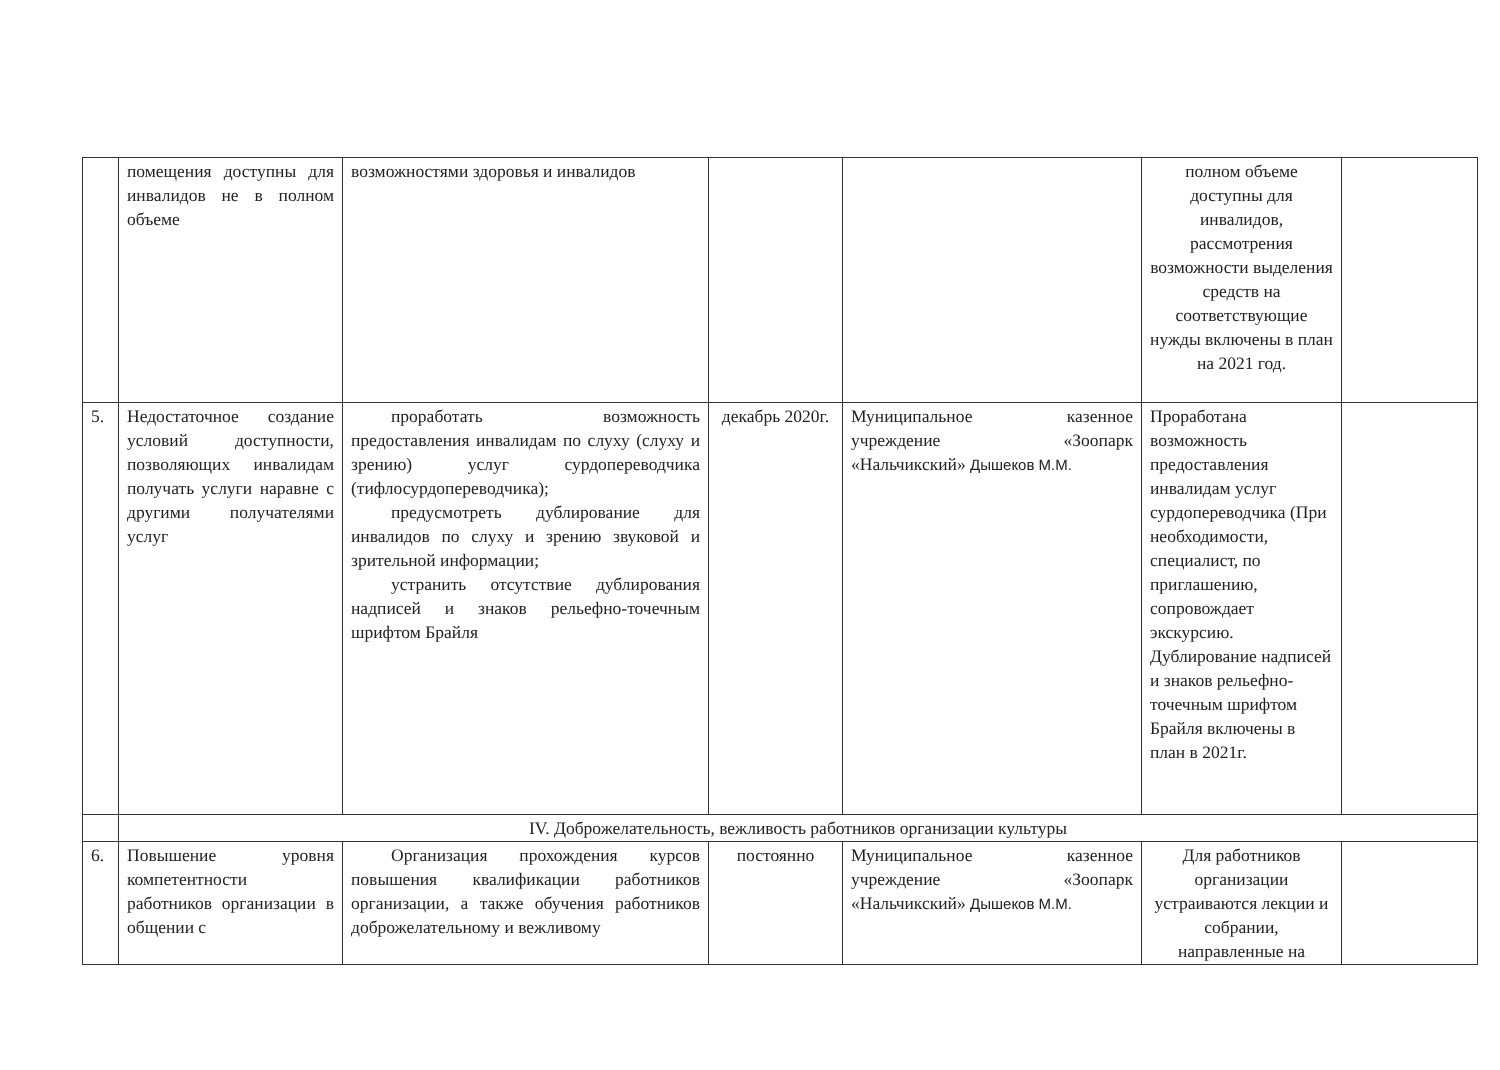| | помещения доступны для инвалидов не в полном объеме | возможностями здоровья и инвалидов | | | полном объеме доступны для инвалидов, рассмотрения возможности выделения средств на соответствующие нужды включены в план на 2021 год. | |
| 5. | Недостаточное создание условий доступности, позволяющих инвалидам получать услуги наравне с другими получателями услуг | проработать возможность предоставления инвалидам по слуху (слуху и зрению) услуг сурдопереводчика (тифлосурдопереводчика); предусмотреть дублирование для инвалидов по слуху и зрению звуковой и зрительной информации; устранить отсутствие дублирования надписей и знаков рельефно-точечным шрифтом Брайля | декабрь 2020г. | Муниципальное казенное учреждение «Зоопарк «Нальчикский» Дышеков М.М. | Проработана возможность предоставления инвалидам услуг сурдопереводчика (При необходимости, специалист, по приглашению, сопровождает экскурсию. Дублирование надписей и знаков рельефно-точечным шрифтом Брайля включены в план в 2021г. | |
| | IV. Доброжелательность, вежливость работников организации культуры | | | | | |
| 6. | Повышение уровня компетентности работников организации в общении с | Организация прохождения курсов повышения квалификации работников организации, а также обучения работников доброжелательному и вежливому | постоянно | Муниципальное казенное учреждение «Зоопарк «Нальчикский» Дышеков М.М. | Для работников организации устраиваются лекции и собрании, направленные на | |